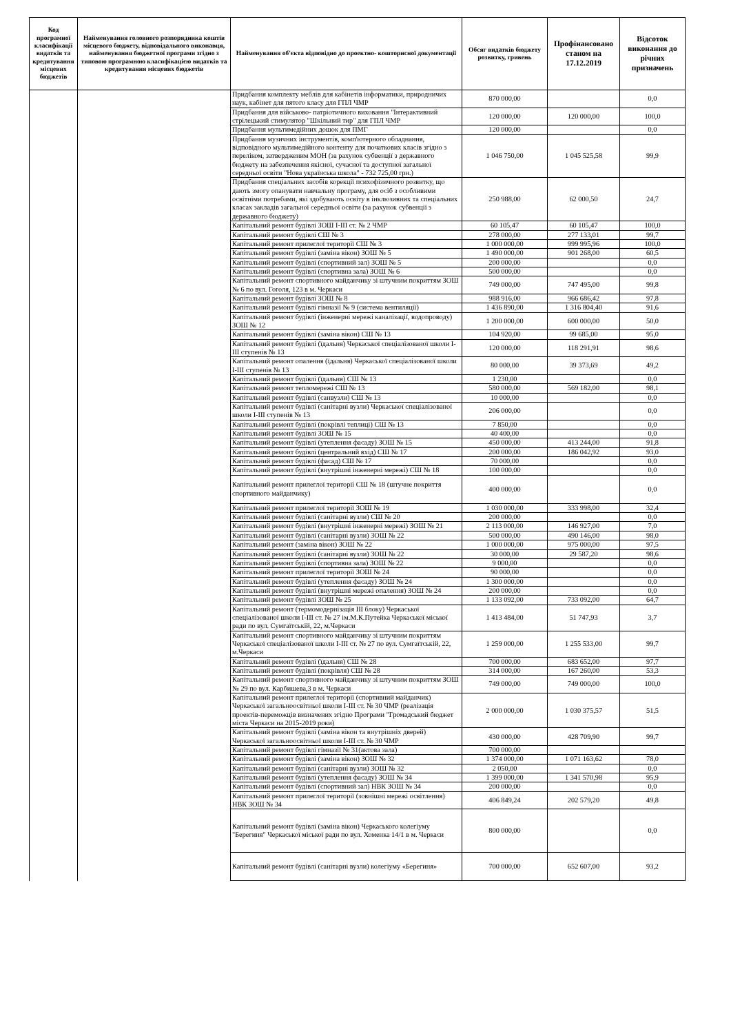| Код програмної класифікації видатків та кредитування місцевих бюджетів | Найменування головного розпорядника коштів місцевого бюджету, відповідального виконавця, найменування бюджетної програми згідно з типовою програмною класифікацією видатків та кредитування місцевих бюджетів | Найменування об'єкта відповідно до проектно- кошторисної документації | Обсяг видатків бюджету розвитку, гривень | Профінансовано станом на 17.12.2019 | Відсоток виконання до річних призначень |
| --- | --- | --- | --- | --- | --- |
| | | Придбання комплекту меблів для кабінетів інформатики, природничих наук, кабінет для пятого класу для ГПЛ ЧМР | 870 000,00 | | 0,0 |
| | | Придбання для військово- патріотичного виховання "Інтерактивний стрілецький стимулятор "Шкільний тир" для ГПЛ ЧМР | 120 000,00 | 120 000,00 | 100,0 |
| | | Придбання мультимедійних дошок для ПМГ | 120 000,00 | | 0,0 |
| | | Придбання музичних інструментів, комп'ютерного обладнання, відповідного мультимедійного контенту для початкових класів згідно з переліком, затвердженим МОН (за рахунок субвенції з державного бюджету на забезпечення якісної, сучасної та доступної загальної середньої освіти "Нова українська школа" - 732 725,00 грн.) | 1 046 750,00 | 1 045 525,58 | 99,9 |
| | | Придбання спеціальних засобів корекції психофізичного розвитку, що дають змогу опанувати навчальну програму, для осіб з особливими освітніми потребами, які здобувають освіту в інклюзивних та спеціальних класах закладів загальної середньої освіти (за рахунок субвенції з державного бюджету) | 250 988,00 | 62 000,50 | 24,7 |
| | | Капітальний ремонт будівлі ЗОШ І-ІІІ ст. № 2 ЧМР | 60 105,47 | 60 105,47 | 100,0 |
| | | Капітальний ремонт будівлі СШ № 3 | 278 000,00 | 277 133,01 | 99,7 |
| | | Капітальний ремонт прилеглої території СШ № 3 | 1 000 000,00 | 999 995,96 | 100,0 |
| | | Капітальний ремонт будівлі (заміна вікон) ЗОШ № 5 | 1 490 000,00 | 901 268,00 | 60,5 |
| | | Капітальний ремонт будівлі (спортивний зал) ЗОШ № 5 | 200 000,00 | | 0,0 |
| | | Капітальний ремонт будівлі (спортивна зала) ЗОШ № 6 | 500 000,00 | | 0,0 |
| | | Капітальний ремонт спортивного майданчику зі штучним покриттям ЗОШ № 6 по вул. Гоголя, 123 в м. Черкаси | 749 000,00 | 747 495,00 | 99,8 |
| | | Капітальний ремонт будівлі ЗОШ № 8 | 988 916,00 | 966 686,42 | 97,8 |
| | | Капітальний ремонт будівлі гімназії № 9 (система вентиляції) | 1 436 890,00 | 1 316 804,40 | 91,6 |
| | | Капітальний ремонт будівлі (інженерні мережі каналізації, водопроводу) ЗОШ № 12 | 1 200 000,00 | 600 000,00 | 50,0 |
| | | Капітальний ремонт будівлі (заміна вікон) СШ № 13 | 104 920,00 | 99 685,00 | 95,0 |
| | | Капітальний ремонт будівлі (їдальня) Черкаської спеціалізованої школи І-ІІІ ступенів № 13 | 120 000,00 | 118 291,91 | 98,6 |
| | | Капітальний ремонт опалення (їдальня) Черкаської спеціалізованої школи І-ІІІ ступенів № 13 | 80 000,00 | 39 373,69 | 49,2 |
| | | Капітальний ремонт будівлі (їдальня) СШ № 13 | 1 230,00 | | 0,0 |
| | | Капітальний ремонт тепломережі СШ № 13 | 580 000,00 | 569 182,00 | 98,1 |
| | | Капітальний ремонт будівлі (санвузли) СШ № 13 | 10 000,00 | | 0,0 |
| | | Капітальний ремонт будівлі (санітарні вузли) Черкаської спеціалізованої школи І-ІІІ ступенів № 13 | 206 000,00 | | 0,0 |
| | | Капітальний ремонт будівлі (покрівлі теплиці) СШ № 13 | 7 850,00 | | 0,0 |
| | | Капітальний ремонт будівлі ЗОШ № 15 | 40 400,00 | | 0,0 |
| | | Капітальний ремонт будівлі (утеплення фасаду) ЗОШ № 15 | 450 000,00 | 413 244,00 | 91,8 |
| | | Капітальний ремонт будівлі (центральний вхід) СШ № 17 | 200 000,00 | 186 042,92 | 93,0 |
| | | Капітальний ремонт будівлі (фасад) СШ № 17 | 70 000,00 | | 0,0 |
| | | Капітальний ремонт будівлі (внутрішні інженерні мережі) СШ № 18 | 100 000,00 | | 0,0 |
| | | Капітальний ремонт прилеглої території СШ № 18 (штучне покриття спортивного майданчику) | 400 000,00 | | 0,0 |
| | | Капітальний ремонт прилеглої території ЗОШ № 19 | 1 030 000,00 | 333 998,00 | 32,4 |
| | | Капітальний ремонт будівлі (санітарні вузли) СШ № 20 | 200 000,00 | | 0,0 |
| | | Капітальний ремонт будівлі (внутрішні інженерні мережі) ЗОШ № 21 | 2 113 000,00 | 146 927,00 | 7,0 |
| | | Капітальний ремонт будівлі (санітарні вузли) ЗОШ № 22 | 500 000,00 | 490 146,00 | 98,0 |
| | | Капітальний ремонт (заміна вікон) ЗОШ № 22 | 1 000 000,00 | 975 000,00 | 97,5 |
| | | Капітальний ремонт будівлі (санітарні вузли) ЗОШ № 22 | 30 000,00 | 29 587,20 | 98,6 |
| | | Капітальний ремонт будівлі (спортивна зала) ЗОШ № 22 | 9 000,00 | | 0,0 |
| | | Капітальний ремонт прилеглої території ЗОШ № 24 | 90 000,00 | | 0,0 |
| | | Капітальний ремонт будівлі (утеплення фасаду) ЗОШ № 24 | 1 300 000,00 | | 0,0 |
| | | Капітальний ремонт будівлі (внутрішні мережі опалення) ЗОШ № 24 | 200 000,00 | | 0,0 |
| | | Капітальний ремонт будівлі ЗОШ № 25 | 1 133 092,00 | 733 092,00 | 64,7 |
| | | Капітальний ремонт (термомодернізація ІІІ блоку) Черкаської спеціалізованої школи І-ІІІ ст. № 27 ім.М.К.Путейка Черкаської міської ради по вул. Сумгаїтській, 22, м.Черкаси | 1 413 484,00 | 51 747,93 | 3,7 |
| | | Капітальний ремонт спортивного майданчику зі штучним покриттям Черкаської спеціалізованої школи І-ІІІ ст. № 27 по вул. Сумгаїтській, 22, м.Черкаси | 1 259 000,00 | 1 255 533,00 | 99,7 |
| | | Капітальний ремонт будівлі (їдальня) СШ № 28 | 700 000,00 | 683 652,00 | 97,7 |
| | | Капітальний ремонт будівлі (покрівля) СШ № 28 | 314 000,00 | 167 260,00 | 53,3 |
| | | Капітальний ремонт спортивного майданчику зі штучним покриттям ЗОШ № 29 по вул. Карбишева,3 в м. Черкаси | 749 000,00 | 749 000,00 | 100,0 |
| | | Капітальний ремонт прилеглої території (спортивний майданчик) Черкаської загальноосвітньої школи І-ІІІ ст. № 30 ЧМР (реалізація проектів-переможців визначених згідно Програми "Громадський бюджет міста Черкаси на 2015-2019 роки) | 2 000 000,00 | 1 030 375,57 | 51,5 |
| | | Капітальний ремонт будівлі (заміна вікон та внутрішніх дверей) Черкаської загальноосвітньої школи І-ІІІ ст. № 30 ЧМР | 430 000,00 | 428 709,90 | 99,7 |
| | | Капітальний ремонт будівлі гімназії № 31(актова зала) | 700 000,00 | | |
| | | Капітальний ремонт будівлі (заміна вікон) ЗОШ № 32 | 1 374 000,00 | 1 071 163,62 | 78,0 |
| | | Капітальний ремонт будівлі (санітарні вузли) ЗОШ № 32 | 2 050,00 | | 0,0 |
| | | Капітальний ремонт будівлі (утеплення фасаду) ЗОШ № 34 | 1 399 000,00 | 1 341 570,98 | 95,9 |
| | | Капітальний ремонт будівлі (спортивний зал) НВК ЗОШ № 34 | 200 000,00 | | 0,0 |
| | | Капітальний ремонт прилеглої території (зовнішні мережі освітлення) НВК ЗОШ № 34 | 406 849,24 | 202 579,20 | 49,8 |
| | | Капітальний ремонт будівлі (заміна вікон) Черкаського колегіуму "Берегиня" Черкаської міської ради по вул. Хоменка 14/1 в м. Черкаси | 800 000,00 | | 0,0 |
| | | Капітальний ремонт будівлі (санітарні вузли) колегіуму «Берегиня» | 700 000,00 | 652 607,00 | 93,2 |